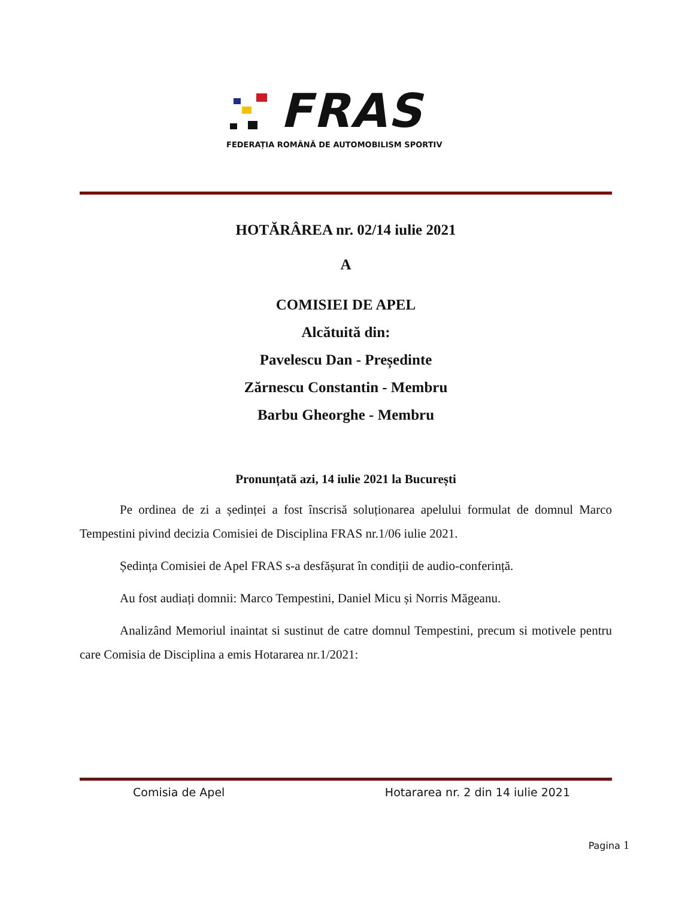FRAS
FEDERAȚIA ROMÂNĂ DE AUTOMOBILISM SPORTIV
HOTĂRÂREA nr. 02/14 iulie 2021
A
COMISIEI DE APEL
Alcătuită din:
Pavelescu Dan - Președinte
Zărnescu Constantin - Membru
Barbu Gheorghe - Membru
Pronunțată azi, 14 iulie 2021 la București
Pe ordinea de zi a ședinței a fost înscrisă soluționarea apelului formulat de domnul Marco Tempestini pivind decizia Comisiei de Disciplina FRAS nr.1/06 iulie 2021.
Ședința Comisiei de Apel FRAS s-a desfășurat în condiții de audio-conferință.
Au fost audiați domnii: Marco Tempestini, Daniel Micu și Norris Măgeanu.
Analizând Memoriul inaintat si sustinut de catre domnul Tempestini, precum si motivele pentru care Comisia de Disciplina a emis Hotararea nr.1/2021:
Comisia de Apel Hotararea nr. 2 din 14 iulie 2021
Pagina 1